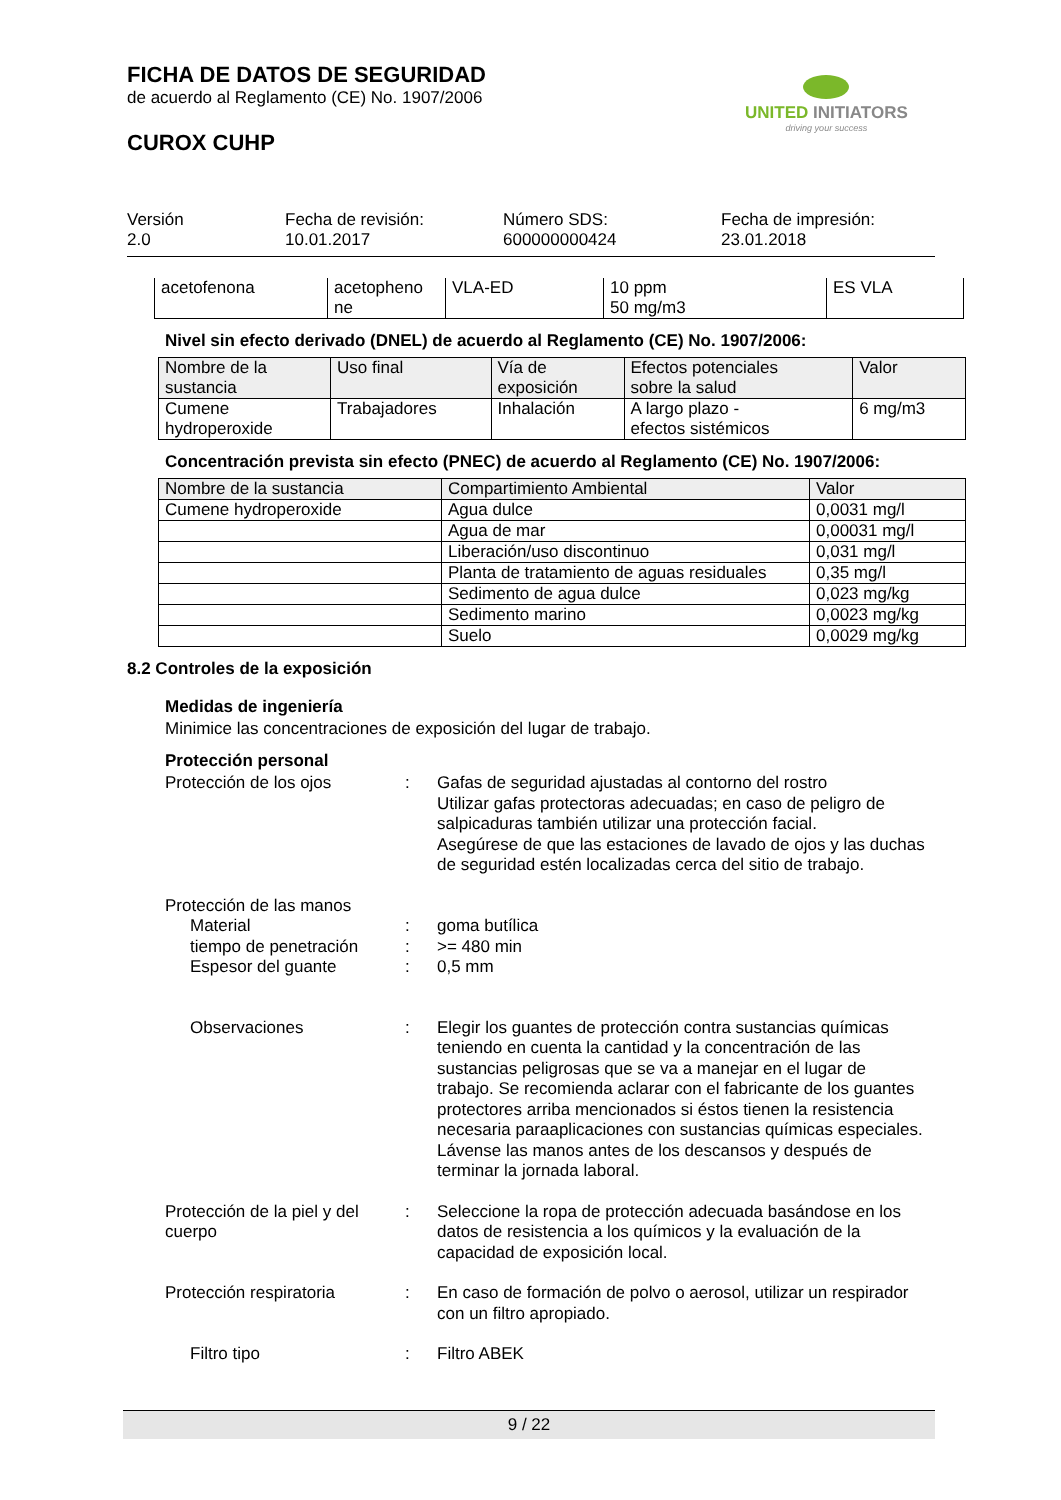FICHA DE DATOS DE SEGURIDAD
de acuerdo al Reglamento (CE) No. 1907/2006
CUROX CUHP
UNITED INITIATORS
driving your success
Versión
2.0
Fecha de revisión:
10.01.2017
Número SDS:
600000000424
Fecha de impresión:
23.01.2018
| acetofenona | acetopheno ne | VLA-ED | 10 ppm 50 mg/m3 | ES VLA |
Nivel sin efecto derivado (DNEL) de acuerdo al Reglamento (CE) No. 1907/2006:
| Nombre de la sustancia | Uso final | Vía de exposición | Efectos potenciales sobre la salud | Valor |
| --- | --- | --- | --- | --- |
| Cumene hydroperoxide | Trabajadores | Inhalación | A largo plazo - efectos sistémicos | 6 mg/m3 |
Concentración prevista sin efecto (PNEC) de acuerdo al Reglamento (CE) No. 1907/2006:
| Nombre de la sustancia | Compartimiento Ambiental | Valor |
| --- | --- | --- |
| Cumene hydroperoxide | Agua dulce | 0,0031 mg/l |
| | Agua de mar | 0,00031 mg/l |
| | Liberación/uso discontinuo | 0,031 mg/l |
| | Planta de tratamiento de aguas residuales | 0,35 mg/l |
| | Sedimento de agua dulce | 0,023 mg/kg |
| | Sedimento marino | 0,0023 mg/kg |
| | Suelo | 0,0029 mg/kg |
8.2 Controles de la exposición
Medidas de ingeniería
Minimice las concentraciones de exposición del lugar de trabajo.
Protección personal
Protección de los ojos : Gafas de seguridad ajustadas al contorno del rostro
Utilizar gafas protectoras adecuadas; en caso de peligro de salpicaduras también utilizar una protección facial.
Asegúrese de que las estaciones de lavado de ojos y las duchas de seguridad estén localizadas cerca del sitio de trabajo.
Protección de las manos
Material : goma butílica
tiempo de penetración : >= 480 min
Espesor del guante : 0,5 mm
Observaciones : Elegir los guantes de protección contra sustancias químicas teniendo en cuenta la cantidad y la concentración de las sustancias peligrosas que se va a manejar en el lugar de trabajo. Se recomienda aclarar con el fabricante de los guantes protectores arriba mencionados si éstos tienen la resistencia necesaria paraaplicaciones con sustancias químicas especiales. Lávense las manos antes de los descansos y después de terminar la jornada laboral.
Protección de la piel y del cuerpo
: Seleccione la ropa de protección adecuada basándose en los datos de resistencia a los químicos y la evaluación de la capacidad de exposición local.
Protección respiratoria : En caso de formación de polvo o aerosol, utilizar un respirador con un filtro apropiado.
Filtro tipo : Filtro ABEK
9 / 22